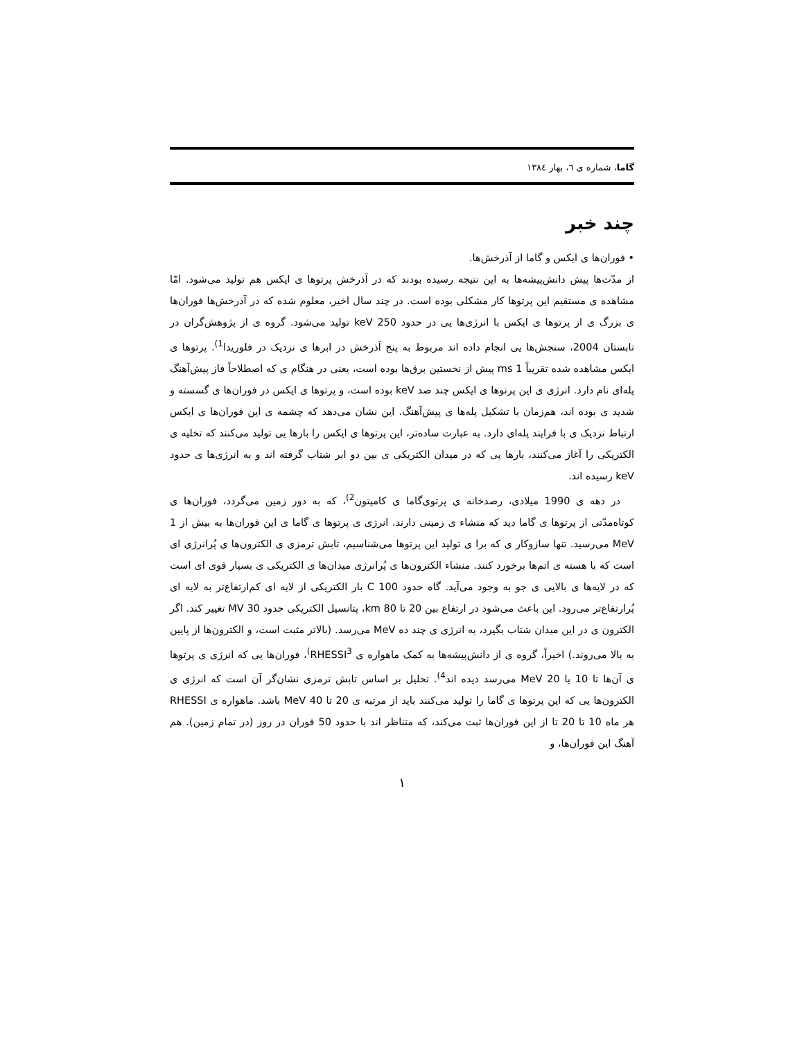گاما، شماره ی ٦، بهار ١٣٨٤
چند خبر
• فوران‌ها ی ایکس و گاما از آذرخش‌ها.
از مدّت‌ها پیش دانش‌پیشه‌ها به این نتیجه رسیده بودند که در آذرخش پرتوها ی ایکس هم تولید می‌شود. امّا مشاهده ی مستقیم این پرتوها کار مشکلی بوده است. در چند سال اخیر، معلوم شده که در آذرخش‌ها فوران‌ها ی بزرگ ی از پرتوها ی ایکس با انرژی‌ها یی در حدود 250 keV تولید می‌شود. گروه ی از پژوهش‌گران در تابستان 2004، سنجش‌ها یی انجام داده اند مربوط به پنج آذرخش در ابرها ی نزدیک در فلوریدا<sup>1)</sup>. پرتوها ی ایکس مشاهده شده تقریباً 1 ms پیش از نخستین برق‌ها بوده است، یعنی در هنگام ی که اصطلاحاً فاز پیش‌آهنگ پله‌ای نام دارد. انرژی ی این پرتوها ی ایکس چند صد keV بوده است، و پرتوها ی ایکس در فوران‌ها ی گسسته و شدید ی بوده اند، هم‌زمان با تشکیل پله‌ها ی پیش‌آهنگ. این نشان می‌دهد که چشمه ی این فوران‌ها ی ایکس ارتباط نزدیک ی با فرایند پله‌ای دارد. به عبارت ساده‌تر، این پرتوها ی ایکس را بارها یی تولید می‌کنند که تخلیه ی الکتریکی را آغاز می‌کنند، بارها یی که در میدان الکتریکی ی بین دو ابر شتاب گرفته اند و به انرژی‌ها ی حدود keV رسیده اند.
در دهه ی 1990 میلادی، رصدخانه ی پرتوی‌گاما ی کامپتون<sup>2)</sup>، که به دور زمین می‌گردد، فوران‌ها ی کوتاه‌مدّتی از پرتوها ی گاما دید که منشاء ی زمینی دارند. انرژی ی پرتوها ی گاما ی این فوران‌ها به بیش از 1 MeV می‌رسید. تنها سازوکار ی که برا ی تولید این پرتوها می‌شناسیم، تابش ترمزی ی الکترون‌ها ی پُرانرژی ای است که با هسته ی اتم‌ها برخورد کنند. منشاء الکترون‌ها ی پُرانرژی میدان‌ها ی الکتریکی ی بسیار قوی ای است که در لایه‌ها ی بالایی ی جو به وجود می‌آید. گاه حدود 100 C بار الکتریکی از لایه ای کم‌ارتفاع‌تر به لایه ای پُرارتفاع‌تر می‌رود. این باعث می‌شود در ارتفاع بین 20 تا 80 km، پتانسیل الکتریکی حدود 30 MV تغییر کند. اگر الکترون ی در این میدان شتاب بگیرد، به انرژی ی چند ده MeV می‌رسد. (بالاتر مثبت است، و الکترون‌ها از پایین به بالا می‌روند.) اخیراً، گروه ی از دانش‌پیشه‌ها به کمک ماهواره ی RHESSI<sup>3)</sup>، فوران‌ها یی که انرژی ی پرتوها ی آن‌ها تا 10 یا 20 MeV می‌رسد دیده اند<sup>4)</sup>. تحلیل بر اساس تابش ترمزی نشان‌گر آن است که انرژی ی الکترون‌ها یی که این پرتوها ی گاما را تولید می‌کنند باید از مرتبه ی 20 تا 40 MeV باشد. ماهواره ی RHESSI هر ماه 10 تا 20 تا از این فوران‌ها ثبت می‌کند، که متناظر اند با حدود 50 فوران در روز (در تمام زمین). هم آهنگ این فوران‌ها، و
١